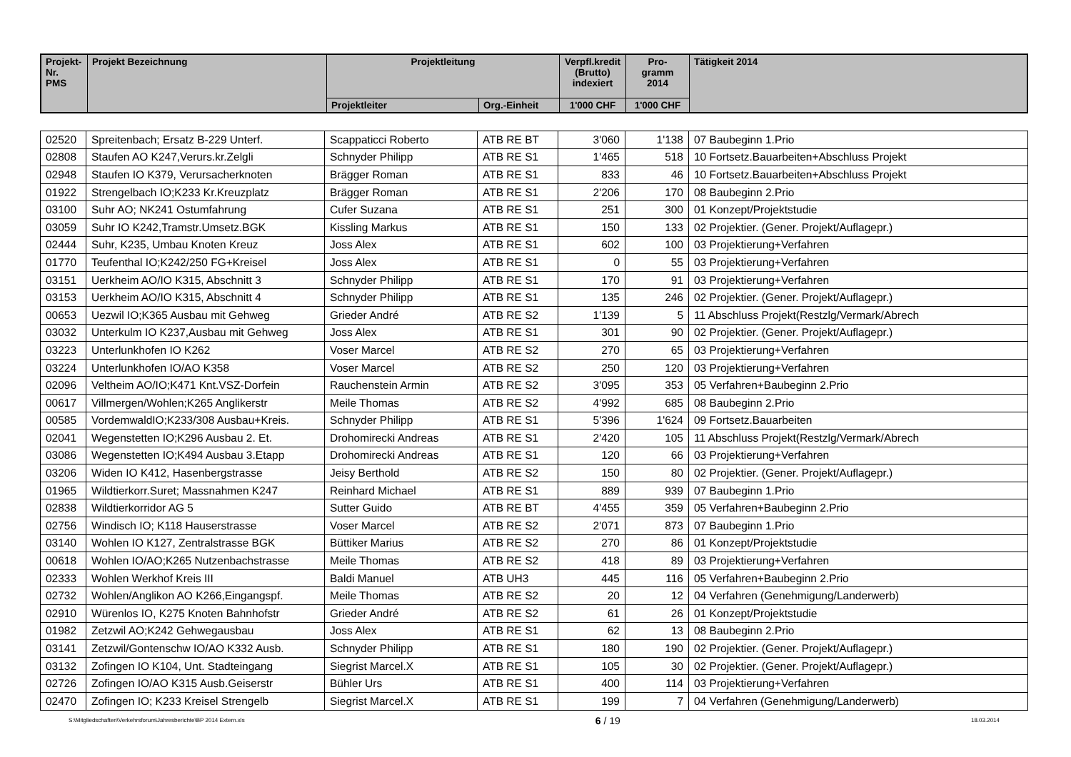| Projekt- Nr. PMS | Projekt Bezeichnung | Projektleitung | | Verpfl.kredit (Brutto) indexiert | Pro- gramm 2014 | Tätigkeit 2014 |
| --- | --- | --- | --- | --- | --- | --- |
| | | Projektleiter | Org.-Einheit | 1'000 CHF | 1'000 CHF | |
| 02520 | Spreitenbach; Ersatz B-229 Unterf. | Scappaticci Roberto | ATB RE BT | 3'060 | 1'138 | 07 Baubeginn 1.Prio |
| 02808 | Staufen AO K247,Verurs.kr.Zelgli | Schnyder Philipp | ATB RE S1 | 1'465 | 518 | 10 Fortsetz.Bauarbeiten+Abschluss Projekt |
| 02948 | Staufen IO K379, Verursacherknoten | Brägger Roman | ATB RE S1 | 833 | 46 | 10 Fortsetz.Bauarbeiten+Abschluss Projekt |
| 01922 | Strengelbach IO;K233 Kr.Kreuzplatz | Brägger Roman | ATB RE S1 | 2'206 | 170 | 08 Baubeginn 2.Prio |
| 03100 | Suhr AO; NK241 Ostumfahrung | Cufer Suzana | ATB RE S1 | 251 | 300 | 01 Konzept/Projektstudie |
| 03059 | Suhr IO K242,Tramstr.Umsetz.BGK | Kissling Markus | ATB RE S1 | 150 | 133 | 02 Projektier. (Gener. Projekt/Auflagepr.) |
| 02444 | Suhr, K235, Umbau Knoten Kreuz | Joss Alex | ATB RE S1 | 602 | 100 | 03 Projektierung+Verfahren |
| 01770 | Teufenthal IO;K242/250 FG+Kreisel | Joss Alex | ATB RE S1 | 0 | 55 | 03 Projektierung+Verfahren |
| 03151 | Uerkheim AO/IO K315, Abschnitt 3 | Schnyder Philipp | ATB RE S1 | 170 | 91 | 03 Projektierung+Verfahren |
| 03153 | Uerkheim AO/IO K315, Abschnitt 4 | Schnyder Philipp | ATB RE S1 | 135 | 246 | 02 Projektier. (Gener. Projekt/Auflagepr.) |
| 00653 | Uezwil IO;K365 Ausbau mit Gehweg | Grieder André | ATB RE S2 | 1'139 | 5 | 11 Abschluss Projekt(Restzlg/Vermark/Abrech |
| 03032 | Unterkulm IO K237,Ausbau mit Gehweg | Joss Alex | ATB RE S1 | 301 | 90 | 02 Projektier. (Gener. Projekt/Auflagepr.) |
| 03223 | Unterlunkhofen IO K262 | Voser Marcel | ATB RE S2 | 270 | 65 | 03 Projektierung+Verfahren |
| 03224 | Unterlunkhofen IO/AO K358 | Voser Marcel | ATB RE S2 | 250 | 120 | 03 Projektierung+Verfahren |
| 02096 | Veltheim AO/IO;K471 Knt.VSZ-Dorfein | Rauchenstein Armin | ATB RE S2 | 3'095 | 353 | 05 Verfahren+Baubeginn 2.Prio |
| 00617 | Villmergen/Wohlen;K265 Anglikerstr | Meile Thomas | ATB RE S2 | 4'992 | 685 | 08 Baubeginn 2.Prio |
| 00585 | VordemwaldIO;K233/308 Ausbau+Kreis. | Schnyder Philipp | ATB RE S1 | 5'396 | 1'624 | 09 Fortsetz.Bauarbeiten |
| 02041 | Wegenstetten IO;K296 Ausbau 2. Et. | Drohomirecki Andreas | ATB RE S1 | 2'420 | 105 | 11 Abschluss Projekt(Restzlg/Vermark/Abrech |
| 03086 | Wegenstetten IO;K494 Ausbau 3.Etapp | Drohomirecki Andreas | ATB RE S1 | 120 | 66 | 03 Projektierung+Verfahren |
| 03206 | Widen IO K412, Hasenbergstrasse | Jeisy Berthold | ATB RE S2 | 150 | 80 | 02 Projektier. (Gener. Projekt/Auflagepr.) |
| 01965 | Wildtierkorr.Suret; Massnahmen K247 | Reinhard Michael | ATB RE S1 | 889 | 939 | 07 Baubeginn 1.Prio |
| 02838 | Wildtierkorridor AG 5 | Sutter Guido | ATB RE BT | 4'455 | 359 | 05 Verfahren+Baubeginn 2.Prio |
| 02756 | Windisch IO; K118 Hauserstrasse | Voser Marcel | ATB RE S2 | 2'071 | 873 | 07 Baubeginn 1.Prio |
| 03140 | Wohlen IO K127, Zentralstrasse BGK | Büttiker Marius | ATB RE S2 | 270 | 86 | 01 Konzept/Projektstudie |
| 00618 | Wohlen IO/AO;K265 Nutzenbachstrasse | Meile Thomas | ATB RE S2 | 418 | 89 | 03 Projektierung+Verfahren |
| 02333 | Wohlen Werkhof Kreis III | Baldi Manuel | ATB UH3 | 445 | 116 | 05 Verfahren+Baubeginn 2.Prio |
| 02732 | Wohlen/Anglikon AO K266,Eingangspf. | Meile Thomas | ATB RE S2 | 20 | 12 | 04 Verfahren (Genehmigung/Landerwerb) |
| 02910 | Würenlos IO, K275 Knoten Bahnhofstr | Grieder André | ATB RE S2 | 61 | 26 | 01 Konzept/Projektstudie |
| 01982 | Zetzwil AO;K242 Gehwegausbau | Joss Alex | ATB RE S1 | 62 | 13 | 08 Baubeginn 2.Prio |
| 03141 | Zetzwil/Gontenschw IO/AO K332 Ausb. | Schnyder Philipp | ATB RE S1 | 180 | 190 | 02 Projektier. (Gener. Projekt/Auflagepr.) |
| 03132 | Zofingen IO K104, Unt. Stadteingang | Siegrist Marcel.X | ATB RE S1 | 105 | 30 | 02 Projektier. (Gener. Projekt/Auflagepr.) |
| 02726 | Zofingen IO/AO K315 Ausb.Geiserstr | Bühler Urs | ATB RE S1 | 400 | 114 | 03 Projektierung+Verfahren |
| 02470 | Zofingen IO; K233 Kreisel Strengelb | Siegrist Marcel.X | ATB RE S1 | 199 | 7 | 04 Verfahren (Genehmigung/Landerwerb) |
S:\Mitgliedschaften\Verkehrsforum\Jahresberichte\BP 2014 Extern.xls 6 / 19 18.03.2014